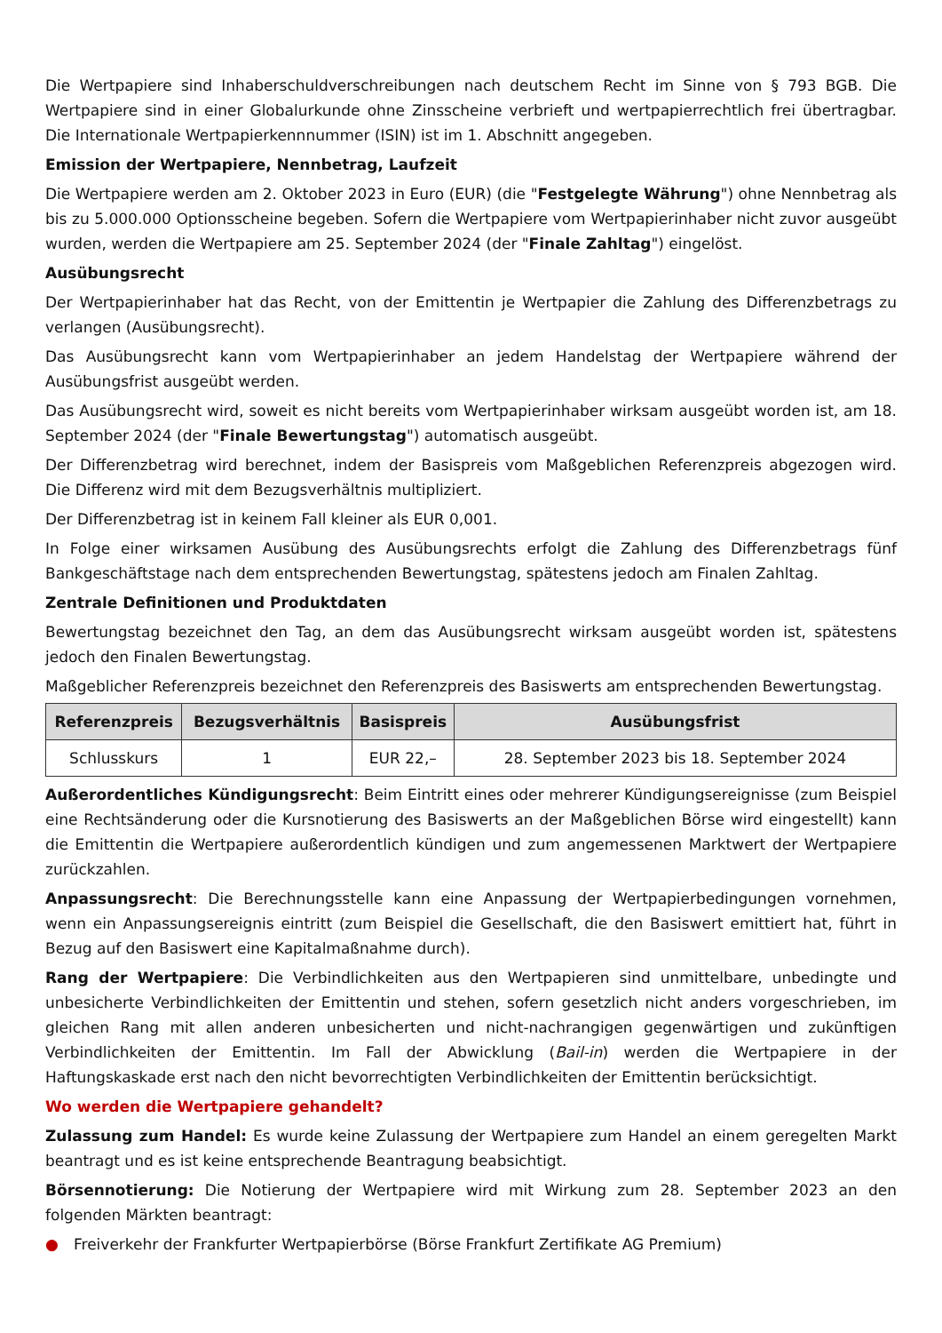Die Wertpapiere sind Inhaberschuldverschreibungen nach deutschem Recht im Sinne von § 793 BGB. Die Wertpapiere sind in einer Globalurkunde ohne Zinsscheine verbrieft und wertpapierrechtlich frei übertragbar. Die Internationale Wertpapierkennnummer (ISIN) ist im 1. Abschnitt angegeben.
Emission der Wertpapiere, Nennbetrag, Laufzeit
Die Wertpapiere werden am 2. Oktober 2023 in Euro (EUR) (die "Festgelegte Währung") ohne Nennbetrag als bis zu 5.000.000 Optionsscheine begeben. Sofern die Wertpapiere vom Wertpapierinhaber nicht zuvor ausgeübt wurden, werden die Wertpapiere am 25. September 2024 (der "Finale Zahltag") eingelöst.
Ausübungsrecht
Der Wertpapierinhaber hat das Recht, von der Emittentin je Wertpapier die Zahlung des Differenzbetrags zu verlangen (Ausübungsrecht).
Das Ausübungsrecht kann vom Wertpapierinhaber an jedem Handelstag der Wertpapiere während der Ausübungsfrist ausgeübt werden.
Das Ausübungsrecht wird, soweit es nicht bereits vom Wertpapierinhaber wirksam ausgeübt worden ist, am 18. September 2024 (der "Finale Bewertungstag") automatisch ausgeübt.
Der Differenzbetrag wird berechnet, indem der Basispreis vom Maßgeblichen Referenzpreis abgezogen wird. Die Differenz wird mit dem Bezugsverhältnis multipliziert.
Der Differenzbetrag ist in keinem Fall kleiner als EUR 0,001.
In Folge einer wirksamen Ausübung des Ausübungsrechts erfolgt die Zahlung des Differenzbetrags fünf Bankgeschäftstage nach dem entsprechenden Bewertungstag, spätestens jedoch am Finalen Zahltag.
Zentrale Definitionen und Produktdaten
Bewertungstag bezeichnet den Tag, an dem das Ausübungsrecht wirksam ausgeübt worden ist, spätestens jedoch den Finalen Bewertungstag.
Maßgeblicher Referenzpreis bezeichnet den Referenzpreis des Basiswerts am entsprechenden Bewertungstag.
| Referenzpreis | Bezugsverhältnis | Basispreis | Ausübungsfrist |
| --- | --- | --- | --- |
| Schlusskurs | 1 | EUR 22,– | 28. September 2023 bis 18. September 2024 |
Außerordentliches Kündigungsrecht: Beim Eintritt eines oder mehrerer Kündigungsereignisse (zum Beispiel eine Rechtsänderung oder die Kursnotierung des Basiswerts an der Maßgeblichen Börse wird eingestellt) kann die Emittentin die Wertpapiere außerordentlich kündigen und zum angemessenen Marktwert der Wertpapiere zurückzahlen.
Anpassungsrecht: Die Berechnungsstelle kann eine Anpassung der Wertpapierbedingungen vornehmen, wenn ein Anpassungsereignis eintritt (zum Beispiel die Gesellschaft, die den Basiswert emittiert hat, führt in Bezug auf den Basiswert eine Kapitalmaßnahme durch).
Rang der Wertpapiere: Die Verbindlichkeiten aus den Wertpapieren sind unmittelbare, unbedingte und unbesicherte Verbindlichkeiten der Emittentin und stehen, sofern gesetzlich nicht anders vorgeschrieben, im gleichen Rang mit allen anderen unbesicherten und nicht-nachrangigen gegenwärtigen und zukünftigen Verbindlichkeiten der Emittentin. Im Fall der Abwicklung (Bail-in) werden die Wertpapiere in der Haftungskaskade erst nach den nicht bevorrechtigten Verbindlichkeiten der Emittentin berücksichtigt.
Wo werden die Wertpapiere gehandelt?
Zulassung zum Handel: Es wurde keine Zulassung der Wertpapiere zum Handel an einem geregelten Markt beantragt und es ist keine entsprechende Beantragung beabsichtigt.
Börsennotierung: Die Notierung der Wertpapiere wird mit Wirkung zum 28. September 2023 an den folgenden Märkten beantragt:
● Freiverkehr der Frankfurter Wertpapierbörse (Börse Frankfurt Zertifikate AG Premium)